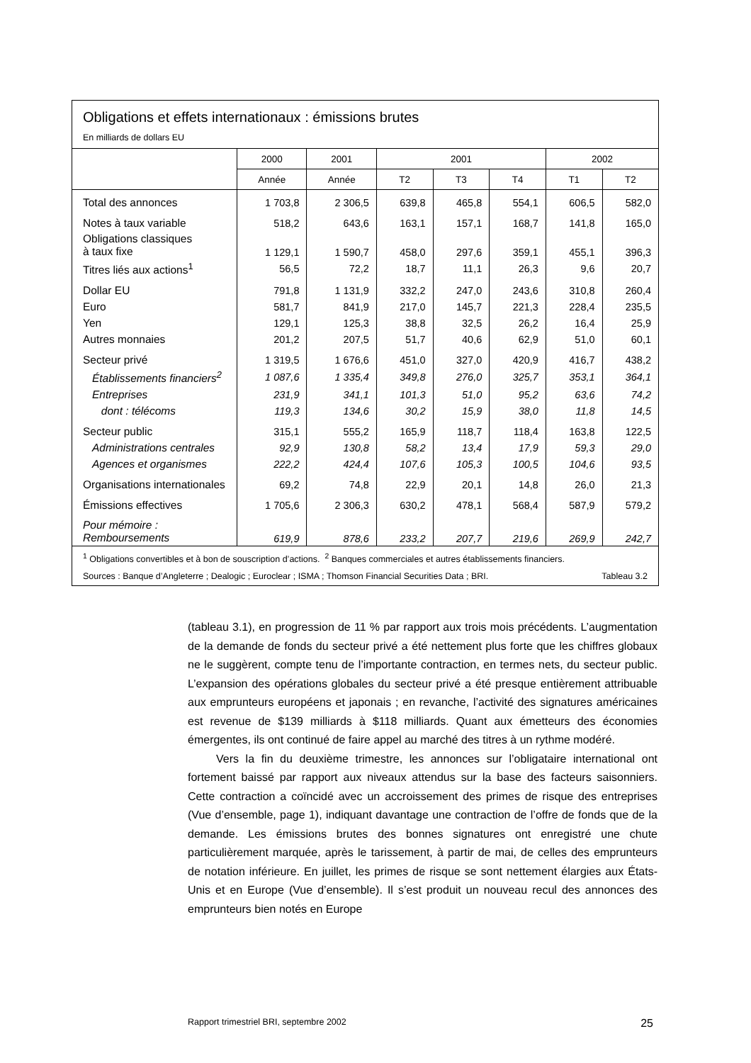Obligations et effets internationaux : émissions brutes
En milliards de dollars EU
| | 2000 | 2001 | 2001 | | | 2002 | |
| --- | --- | --- | --- | --- | --- | --- | --- |
| | Année | Année | T2 | T3 | T4 | T1 | T2 |
| Total des annonces | 1 703,8 | 2 306,5 | 639,8 | 465,8 | 554,1 | 606,5 | 582,0 |
| Notes à taux variable | 518,2 | 643,6 | 163,1 | 157,1 | 168,7 | 141,8 | 165,0 |
| Obligations classiques à taux fixe | 1 129,1 | 1 590,7 | 458,0 | 297,6 | 359,1 | 455,1 | 396,3 |
| Titres liés aux actions<sup>1</sup> | 56,5 | 72,2 | 18,7 | 11,1 | 26,3 | 9,6 | 20,7 |
| Dollar EU | 791,8 | 1 131,9 | 332,2 | 247,0 | 243,6 | 310,8 | 260,4 |
| Euro | 581,7 | 841,9 | 217,0 | 145,7 | 221,3 | 228,4 | 235,5 |
| Yen | 129,1 | 125,3 | 38,8 | 32,5 | 26,2 | 16,4 | 25,9 |
| Autres monnaies | 201,2 | 207,5 | 51,7 | 40,6 | 62,9 | 51,0 | 60,1 |
| Secteur privé | 1 319,5 | 1 676,6 | 451,0 | 327,0 | 420,9 | 416,7 | 438,2 |
| Établissements financiers<sup>2</sup> | 1 087,6 | 1 335,4 | 349,8 | 276,0 | 325,7 | 353,1 | 364,1 |
| Entreprises | 231,9 | 341,1 | 101,3 | 51,0 | 95,2 | 63,6 | 74,2 |
| dont : télécoms | 119,3 | 134,6 | 30,2 | 15,9 | 38,0 | 11,8 | 14,5 |
| Secteur public | 315,1 | 555,2 | 165,9 | 118,7 | 118,4 | 163,8 | 122,5 |
| Administrations centrales | 92,9 | 130,8 | 58,2 | 13,4 | 17,9 | 59,3 | 29,0 |
| Agences et organismes | 222,2 | 424,4 | 107,6 | 105,3 | 100,5 | 104,6 | 93,5 |
| Organisations internationales | 69,2 | 74,8 | 22,9 | 20,1 | 14,8 | 26,0 | 21,3 |
| Émissions effectives | 1 705,6 | 2 306,3 | 630,2 | 478,1 | 568,4 | 587,9 | 579,2 |
| Pour mémoire : Remboursements | 619,9 | 878,6 | 233,2 | 207,7 | 219,6 | 269,9 | 242,7 |
<sup>1</sup> Obligations convertibles et à bon de souscription d’actions. <sup>2</sup> Banques commerciales et autres établissements financiers.
Sources : Banque d’Angleterre ; Dealogic ; Euroclear ; ISMA ; Thomson Financial Securities Data ; BRI. Tableau 3.2
(tableau 3.1), en progression de 11 % par rapport aux trois mois précédents. L’augmentation de la demande de fonds du secteur privé a été nettement plus forte que les chiffres globaux ne le suggèrent, compte tenu de l’importante contraction, en termes nets, du secteur public. L’expansion des opérations globales du secteur privé a été presque entièrement attribuable aux emprunteurs européens et japonais ; en revanche, l’activité des signatures américaines est revenue de $139 milliards à $118 milliards. Quant aux émetteurs des économies émergentes, ils ont continué de faire appel au marché des titres à un rythme modéré.
Vers la fin du deuxième trimestre, les annonces sur l’obligataire international ont fortement baissé par rapport aux niveaux attendus sur la base des facteurs saisonniers. Cette contraction a coïncidé avec un accroissement des primes de risque des entreprises (Vue d’ensemble, page 1), indiquant davantage une contraction de l’offre de fonds que de la demande. Les émissions brutes des bonnes signatures ont enregistré une chute particulièrement marquée, après le tarissement, à partir de mai, de celles des emprunteurs de notation inférieure. En juillet, les primes de risque se sont nettement élargies aux États-Unis et en Europe (Vue d’ensemble). Il s’est produit un nouveau recul des annonces des emprunteurs bien notés en Europe
Rapport trimestriel BRI, septembre 2002 25